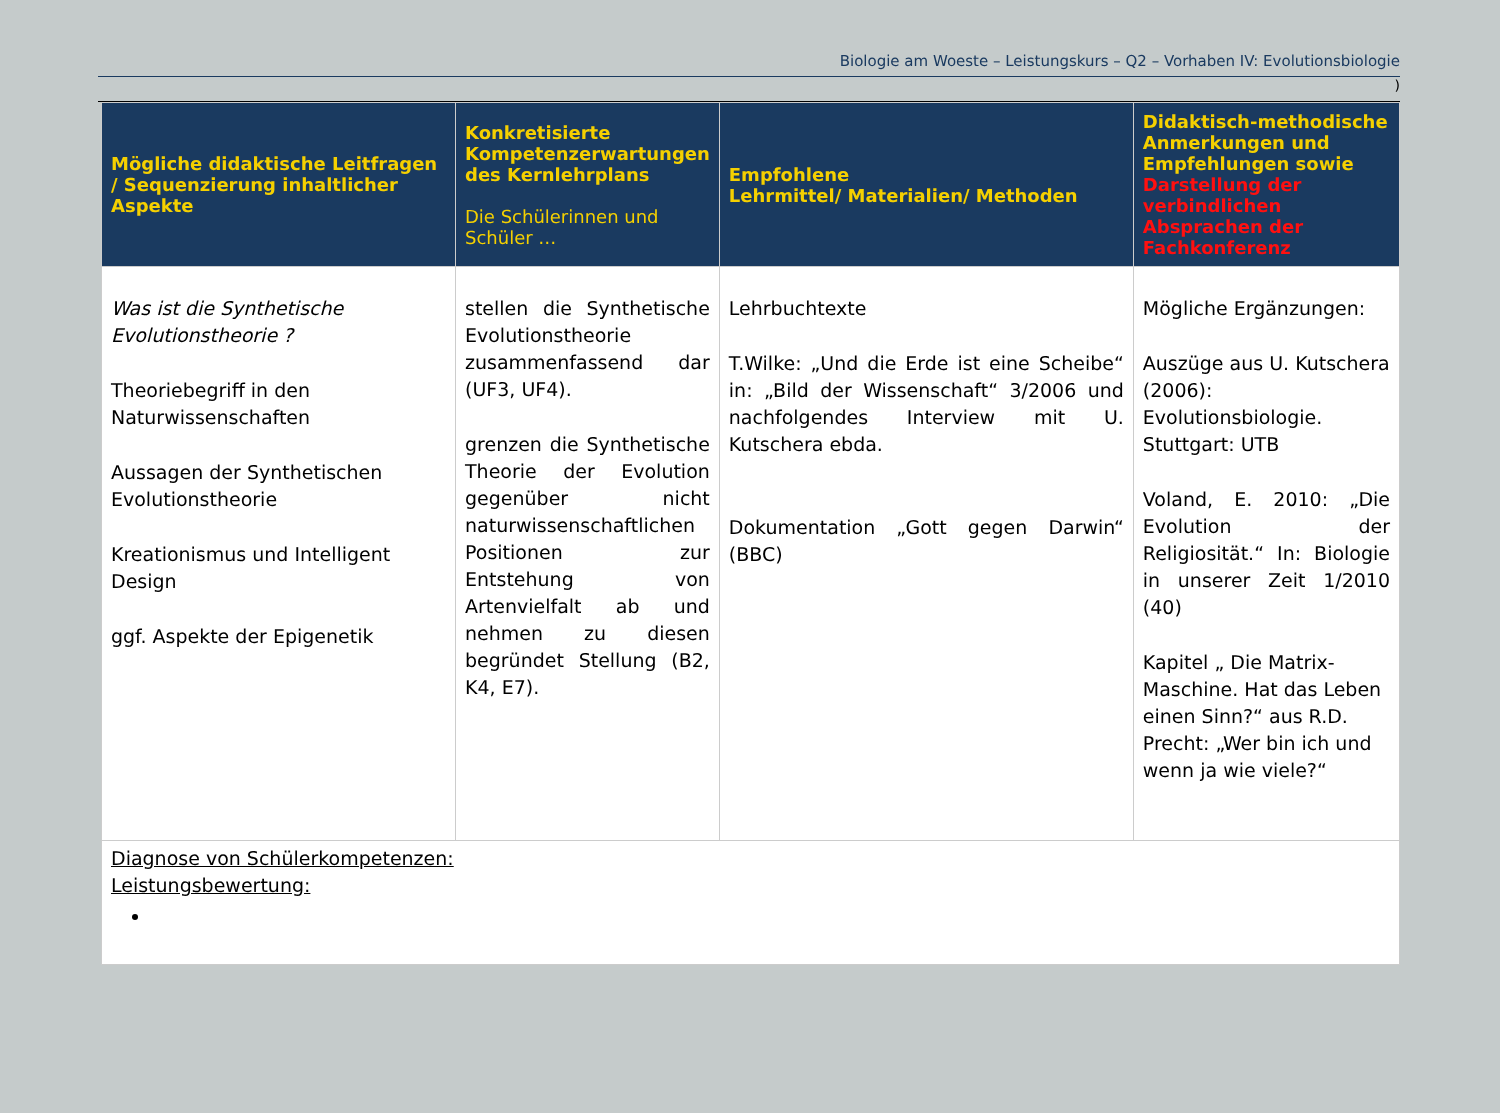Biologie am Woeste – Leistungskurs – Q2 – Vorhaben IV: Evolutionsbiologie
)
| Mögliche didaktische Leitfragen / Sequenzierung inhaltlicher Aspekte | Konkretisierte Kompetenzerwartungen des Kernlehrplans Die Schülerinnen und Schüler … | Empfohlene Lehrmittel/ Materialien/ Methoden | Didaktisch-methodische Anmerkungen und Empfehlungen sowie Darstellung der verbindlichen Absprachen der Fachkonferenz |
| --- | --- | --- | --- |
| Was ist die Synthetische Evolutionstheorie ? Theoriebegriff in den Naturwissenschaften Aussagen der Synthetischen Evolutionstheorie Kreationismus und Intelligent Design ggf. Aspekte der Epigenetik | stellen die Synthetische Evolutionstheorie zusammenfassend dar (UF3, UF4). grenzen die Synthetische Theorie der Evolution gegenüber nicht naturwissenschaftlichen Positionen zur Entstehung von Artenvielfalt ab und nehmen zu diesen begründet Stellung (B2, K4, E7). | Lehrbuchtexte T.Wilke: „Und die Erde ist eine Scheibe“ in: „Bild der Wissenschaft“ 3/2006 und nachfolgendes Interview mit U. Kutschera ebda. Dokumentation „Gott gegen Darwin“ (BBC) | Mögliche Ergänzungen: Auszüge aus U. Kutschera (2006): Evolutionsbiologie. Stuttgart: UTB Voland, E. 2010: „Die Evolution der Religiosität.“ In: Biologie in unserer Zeit 1/2010 (40) Kapitel „ Die Matrix-Maschine. Hat das Leben einen Sinn?“ aus R.D. Precht: „Wer bin ich und wenn ja wie viele?“ |
| Diagnose von Schülerkompetenzen: Leistungsbewertung: | | | |